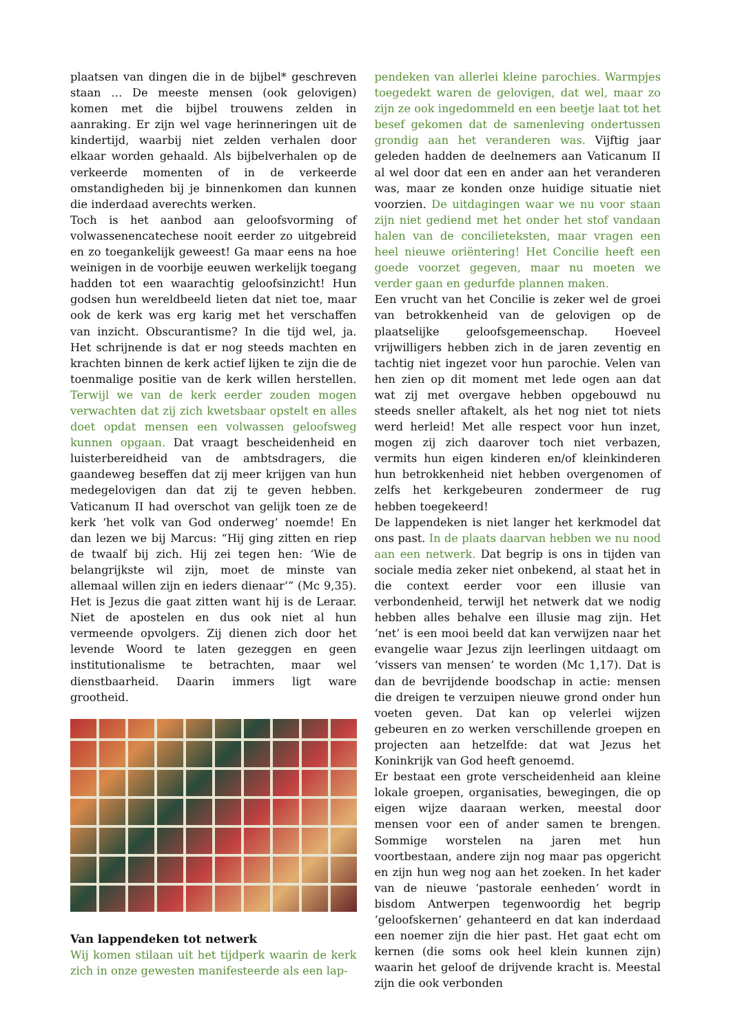plaatsen van dingen die in de bijbel* geschreven staan … De meeste mensen (ook gelovigen) komen met die bijbel trouwens zelden in aanraking. Er zijn wel vage herinneringen uit de kindertijd, waarbij niet zelden verhalen door elkaar worden gehaald. Als bijbelverhalen op de verkeerde momenten of in de verkeerde omstandigheden bij je binnenkomen dan kunnen die inderdaad averechts werken.
Toch is het aanbod aan geloofsvorming of volwassenencatechese nooit eerder zo uitgebreid en zo toegankelijk geweest! Ga maar eens na hoe weinigen in de voorbije eeuwen werkelijk toegang hadden tot een waarachtig geloofsinzicht! Hun godsen hun wereldbeeld lieten dat niet toe, maar ook de kerk was erg karig met het verschaffen van inzicht. Obscurantisme? In die tijd wel, ja. Het schrijnende is dat er nog steeds machten en krachten binnen de kerk actief lijken te zijn die de toenmalige positie van de kerk willen herstellen. Terwijl we van de kerk eerder zouden mogen verwachten dat zij zich kwetsbaar opstelt en alles doet opdat mensen een volwassen geloofsweg kunnen opgaan. Dat vraagt bescheidenheid en luisterbereidheid van de ambtsdragers, die gaandeweg beseffen dat zij meer krijgen van hun medegelovigen dan dat zij te geven hebben. Vaticanum II had overschot van gelijk toen ze de kerk ‘het volk van God onderweg’ noemde! En dan lezen we bij Marcus: “Hij ging zitten en riep de twaalf bij zich. Hij zei tegen hen: ‘Wie de belangrijkste wil zijn, moet de minste van allemaal willen zijn en ieders dienaar’” (Mc 9,35). Het is Jezus die gaat zitten want hij is de Leraar. Niet de apostelen en dus ook niet al hun vermeende opvolgers. Zij dienen zich door het levende Woord te laten gezeggen en geen institutionalisme te betrachten, maar wel dienstbaarheid. Daarin immers ligt ware grootheid.
Van lappendeken tot netwerk
Wij komen stilaan uit het tijdperk waarin de kerk zich in onze gewesten manifesteerde als een lap-
pendeken van allerlei kleine parochies. Warmpjes toegedekt waren de gelovigen, dat wel, maar zo zijn ze ook ingedommeld en een beetje laat tot het besef gekomen dat de samenleving ondertussen grondig aan het veranderen was. Vijftig jaar geleden hadden de deelnemers aan Vaticanum II al wel door dat een en ander aan het veranderen was, maar ze konden onze huidige situatie niet voorzien. De uitdagingen waar we nu voor staan zijn niet gediend met het onder het stof vandaan halen van de concilieteksten, maar vragen een heel nieuwe oriëntering! Het Concilie heeft een goede voorzet gegeven, maar nu moeten we verder gaan en gedurfde plannen maken.
Een vrucht van het Concilie is zeker wel de groei van betrokkenheid van de gelovigen op de plaatselijke geloofsgemeenschap. Hoeveel vrijwilligers hebben zich in de jaren zeventig en tachtig niet ingezet voor hun parochie. Velen van hen zien op dit moment met lede ogen aan dat wat zij met overgave hebben opgebouwd nu steeds sneller aftakelt, als het nog niet tot niets werd herleid! Met alle respect voor hun inzet, mogen zij zich daarover toch niet verbazen, vermits hun eigen kinderen en/of kleinkinderen hun betrokkenheid niet hebben overgenomen of zelfs het kerkgebeuren zondermeer de rug hebben toegekeerd!
De lappendeken is niet langer het kerkmodel dat ons past. In de plaats daarvan hebben we nu nood aan een netwerk. Dat begrip is ons in tijden van sociale media zeker niet onbekend, al staat het in die context eerder voor een illusie van verbondenheid, terwijl het netwerk dat we nodig hebben alles behalve een illusie mag zijn. Het ‘net’ is een mooi beeld dat kan verwijzen naar het evangelie waar Jezus zijn leerlingen uitdaagt om ‘vissers van mensen’ te worden (Mc 1,17). Dat is dan de bevrijdende boodschap in actie: mensen die dreigen te verzuipen nieuwe grond onder hun voeten geven. Dat kan op velerlei wijzen gebeuren en zo werken verschillende groepen en projecten aan hetzelfde: dat wat Jezus het Koninkrijk van God heeft genoemd.
Er bestaat een grote verscheidenheid aan kleine lokale groepen, organisaties, bewegingen, die op eigen wijze daaraan werken, meestal door mensen voor een of ander samen te brengen. Sommige worstelen na jaren met hun voortbestaan, andere zijn nog maar pas opgericht en zijn hun weg nog aan het zoeken. In het kader van de nieuwe ‘pastorale eenheden’ wordt in bisdom Antwerpen tegenwoordig het begrip ‘geloofskernen’ gehanteerd en dat kan inderdaad een noemer zijn die hier past. Het gaat echt om kernen (die soms ook heel klein kunnen zijn) waarin het geloof de drijvende kracht is. Meestal zijn die ook verbonden